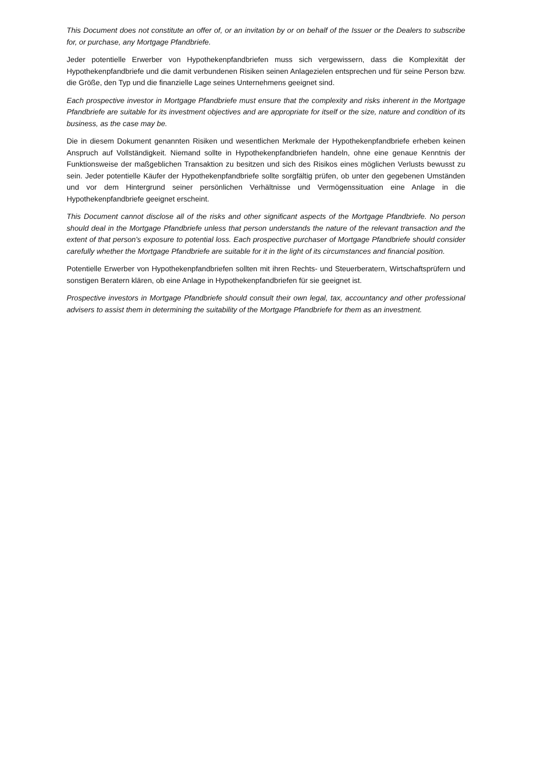This Document does not constitute an offer of, or an invitation by or on behalf of the Issuer or the Dealers to subscribe for, or purchase, any Mortgage Pfandbriefe.
Jeder potentielle Erwerber von Hypothekenpfandbriefen muss sich vergewissern, dass die Komplexität der Hypothekenpfandbriefe und die damit verbundenen Risiken seinen Anlagezielen entsprechen und für seine Person bzw. die Größe, den Typ und die finanzielle Lage seines Unternehmens geeignet sind.
Each prospective investor in Mortgage Pfandbriefe must ensure that the complexity and risks inherent in the Mortgage Pfandbriefe are suitable for its investment objectives and are appropriate for itself or the size, nature and condition of its business, as the case may be.
Die in diesem Dokument genannten Risiken und wesentlichen Merkmale der Hypothekenpfandbriefe erheben keinen Anspruch auf Vollständigkeit. Niemand sollte in Hypothekenpfandbriefen handeln, ohne eine genaue Kenntnis der Funktionsweise der maßgeblichen Transaktion zu besitzen und sich des Risikos eines möglichen Verlusts bewusst zu sein. Jeder potentielle Käufer der Hypothekenpfandbriefe sollte sorgfältig prüfen, ob unter den gegebenen Umständen und vor dem Hintergrund seiner persönlichen Verhältnisse und Vermögenssituation eine Anlage in die Hypothekenpfandbriefe geeignet erscheint.
This Document cannot disclose all of the risks and other significant aspects of the Mortgage Pfandbriefe. No person should deal in the Mortgage Pfandbriefe unless that person understands the nature of the relevant transaction and the extent of that person's exposure to potential loss. Each prospective purchaser of Mortgage Pfandbriefe should consider carefully whether the Mortgage Pfandbriefe are suitable for it in the light of its circumstances and financial position.
Potentielle Erwerber von Hypothekenpfandbriefen sollten mit ihren Rechts- und Steuerberatern, Wirtschaftsprüfern und sonstigen Beratern klären, ob eine Anlage in Hypothekenpfandbriefen für sie geeignet ist.
Prospective investors in Mortgage Pfandbriefe should consult their own legal, tax, accountancy and other professional advisers to assist them in determining the suitability of the Mortgage Pfandbriefe for them as an investment.